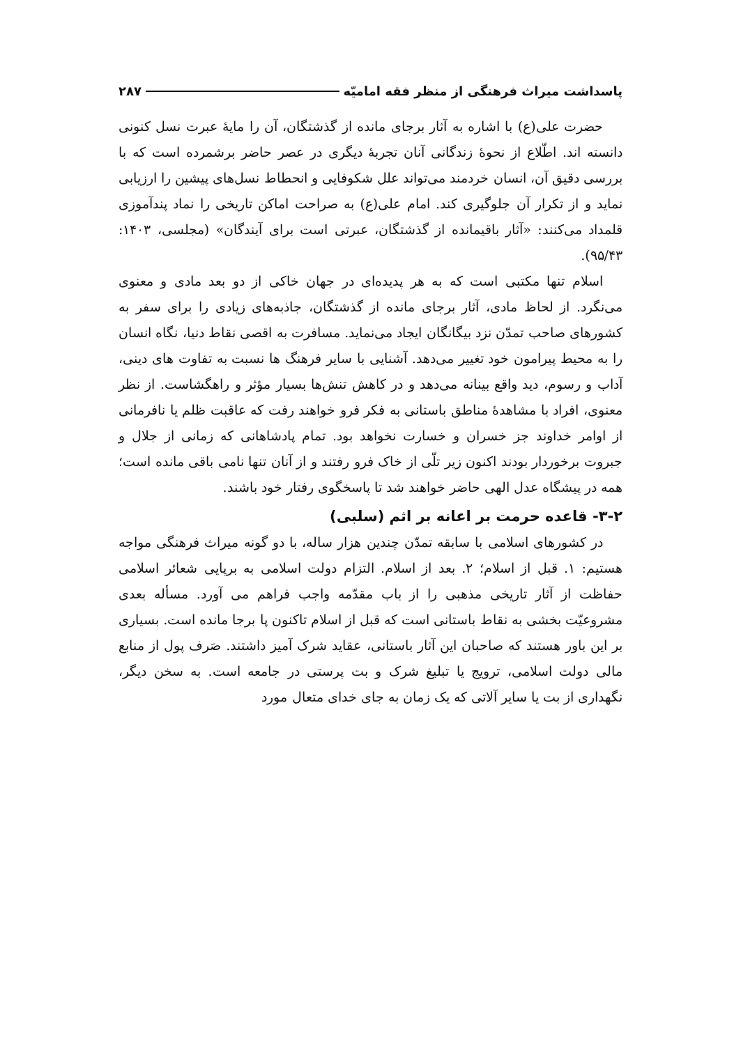پاسداشت میراث فرهنگی از منظر فقه امامیّه ۲۸۷
حضرت علی(ع) با اشاره به آثار برجای مانده از گذشتگان، آن را مایهٔ عبرت نسل کنونی دانسته اند. اطّلاع از نحوهٔ زندگانی آنان تجربهٔ دیگری در عصر حاضر برشمرده است که با بررسی دقیق آن، انسان خردمند می‌تواند علل شکوفایی و انحطاط نسل‌های پیشین را ارزیابی نماید و از تکرار آن جلوگیری کند. امام علی(ع) به صراحت اماکن تاریخی را نماد پندآموزی قلمداد می‌کنند: «آثار باقیمانده از گذشتگان، عبرتی است برای آیندگان» (مجلسی، ۱۴۰۳: ۹۵/۴۳).
اسلام تنها مکتبی است که به هر پدیده‌ای در جهان خاکی از دو بعد مادی و معنوی می‌نگرد. از لحاظ مادی، آثار برجای مانده از گذشتگان، جاذبه‌های زیادی را برای سفر به کشورهای صاحب تمدّن نزد بیگانگان ایجاد می‌نماید. مسافرت به اقصی نقاط دنیا، نگاه انسان را به محیط پیرامون خود تغییر می‌دهد. آشنایی با سایر فرهنگ ها نسبت به تفاوت های دینی، آداب و رسوم، دید واقع بینانه می‌دهد و در کاهش تنش‌ها بسیار مؤثر و راهگشاست. از نظر معنوی، افراد با مشاهدهٔ مناطق باستانی به فکر فرو خواهند رفت که عاقبت ظلم یا نافرمانی از اوامر خداوند جز خسران و خسارت نخواهد بود. تمام پادشاهانی که زمانی از جلال و جبروت برخوردار بودند اکنون زیر تلّی از خاک فرو رفتند و از آنان تنها نامی باقی مانده است؛ همه در پیشگاه عدل الهی حاضر خواهند شد تا پاسخگوی رفتار خود باشند.
۳-۲- قاعده حرمت بر اعانه بر اثم (سلبی)
در کشورهای اسلامی با سابقه تمدّن چندین هزار ساله، با دو گونه میراث فرهنگی مواجه هستیم: ۱. قبل از اسلام؛ ۲. بعد از اسلام. التزام دولت اسلامی به برپایی شعائر اسلامی حفاظت از آثار تاریخی مذهبی را از باب مقدّمه واجب فراهم می آورد. مسأله بعدی مشروعیّت بخشی به نقاط باستانی است که قبل از اسلام تاکنون پا برجا مانده است. بسیاری بر این باور هستند که صاحبان این آثار باستانی، عقاید شرک آمیز داشتند. صَرف پول از منابع مالی دولت اسلامی، ترویج یا تبلیغ شرک و بت پرستی در جامعه است. به سخن دیگر، نگهداری از بت یا سایر آلاتی که یک زمان به جای خدای متعال مورد